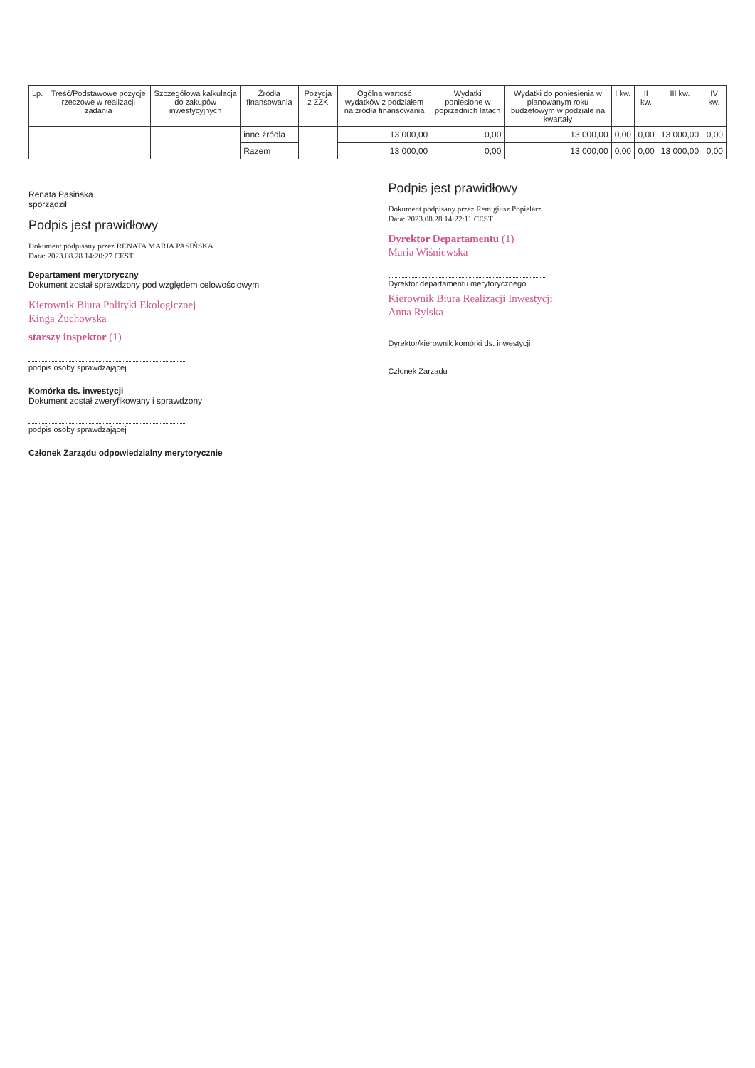| Lp. | Treść/Podstawowe pozycje rzeczowe w realizacji zadania | Szczegółowa kalkulacja do zakupów inwestycyjnych | Źródła finansowania | Pozycja z ZZK | Ogólna wartość wydatków z podziałem na źródła finansowania | Wydatki poniesione w poprzednich latach | Wydatki do poniesienia w planowanym roku budżetowym w podziale na kwartały | I kw. | II kw. | III kw. | IV kw. |
| --- | --- | --- | --- | --- | --- | --- | --- | --- | --- | --- | --- |
| | | | inne źródła | | 13 000,00 | 0,00 | 13 000,00 | 0,00 | 0,00 | 13 000,00 | 0,00 |
| | | | Razem | | 13 000,00 | 0,00 | 13 000,00 | 0,00 | 0,00 | 13 000,00 | 0,00 |
Renata Pasińska
sporządził
Podpis jest prawidłowy
Dokument podpisany przez RENATA MARIA PASIŃSKA
Data: 2023.08.28 14:20:27 CEST
Departament merytoryczny
Dokument został sprawdzony pod względem celowościowym
Kierownik Biura Polityki Ekologicznej
Kinga Żuchowska
starszy inspektor (1)
podpis osoby sprawdzającej
Komórka ds. inwestycji
Dokument został zweryfikowany i sprawdzony
podpis osoby sprawdzającej
Członek Zarządu odpowiedzialny merytorycznie
Podpis jest prawidłowy
Dokument podpisany przez Remigiusz Popielarz
Data: 2023.08.28 14:22:11 CEST
Dyrektor Departamentu (1)
Maria Wiśniewska
Dyrektor departamentu merytorycznego
Kierownik Biura Realizacji Inwestycji
Anna Rylska
Dyrektor/kierownik komórki ds. inwestycji
Członek Zarządu